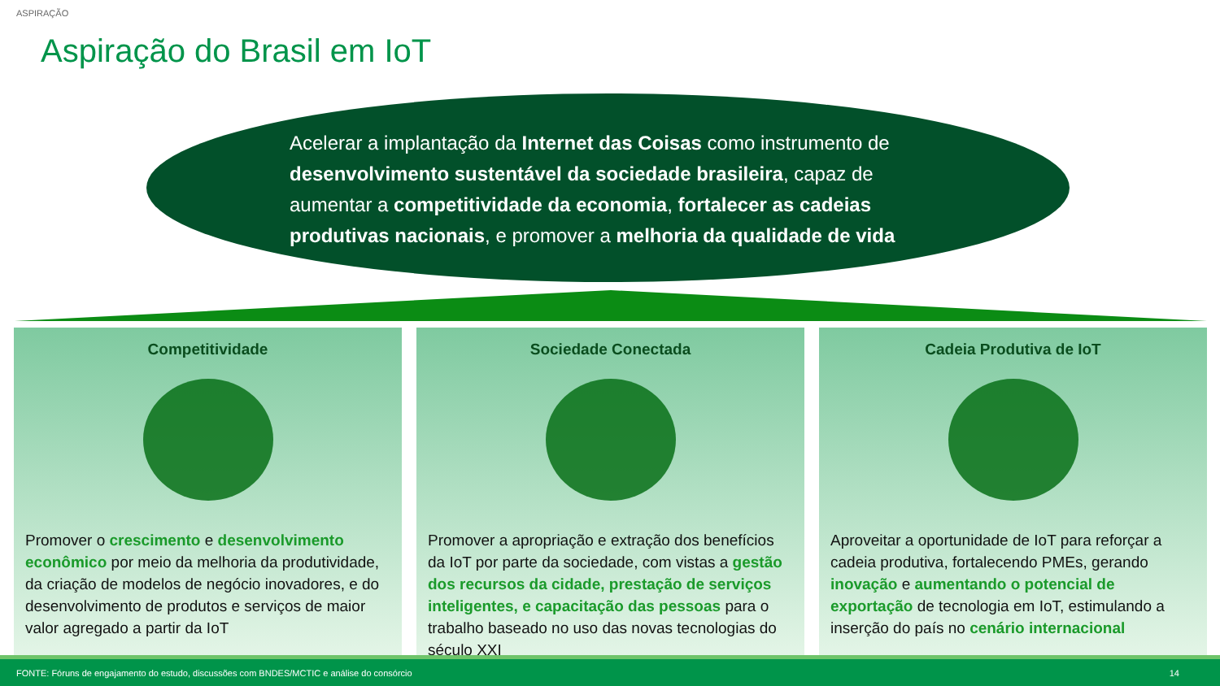ASPIRAÇÃO
Aspiração do Brasil em IoT
Acelerar a implantação da Internet das Coisas como instrumento de desenvolvimento sustentável da sociedade brasileira, capaz de aumentar a competitividade da economia, fortalecer as cadeias produtivas nacionais, e promover a melhoria da qualidade de vida
Competitividade
Promover o crescimento e desenvolvimento econômico por meio da melhoria da produtividade, da criação de modelos de negócio inovadores, e do desenvolvimento de produtos e serviços de maior valor agregado a partir da IoT
Sociedade Conectada
Promover a apropriação e extração dos benefícios da IoT por parte da sociedade, com vistas a gestão dos recursos da cidade, prestação de serviços inteligentes, e capacitação das pessoas para o trabalho baseado no uso das novas tecnologias do século XXI
Cadeia Produtiva de IoT
Aproveitar a oportunidade de IoT para reforçar a cadeia produtiva, fortalecendo PMEs, gerando inovação e aumentando o potencial de exportação de tecnologia em IoT, estimulando a inserção do país no cenário internacional
FONTE: Fóruns de engajamento do estudo, discussões com BNDES/MCTIC e análise do consórcio 14